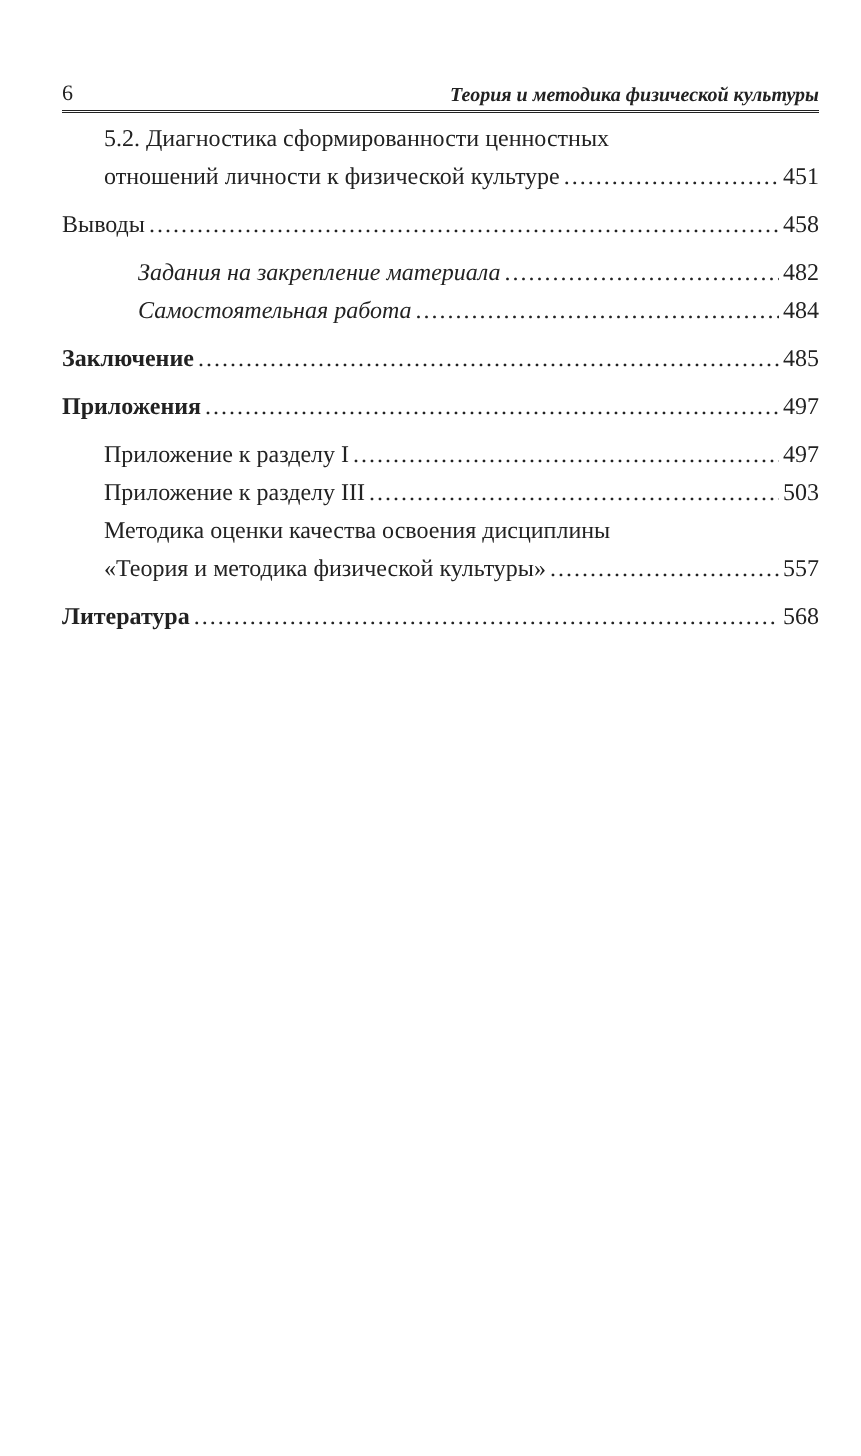6 Теория и методика физической культуры
5.2. Диагностика сформированности ценностных
отношений личности к физической культуре 451
Выводы 458
Задания на закрепление материала 482
Самостоятельная работа 484
Заключение 485
Приложения 497
Приложение к разделу I 497
Приложение к разделу III 503
Методика оценки качества освоения дисциплины
«Теория и методика физической культуры» 557
Литература 568